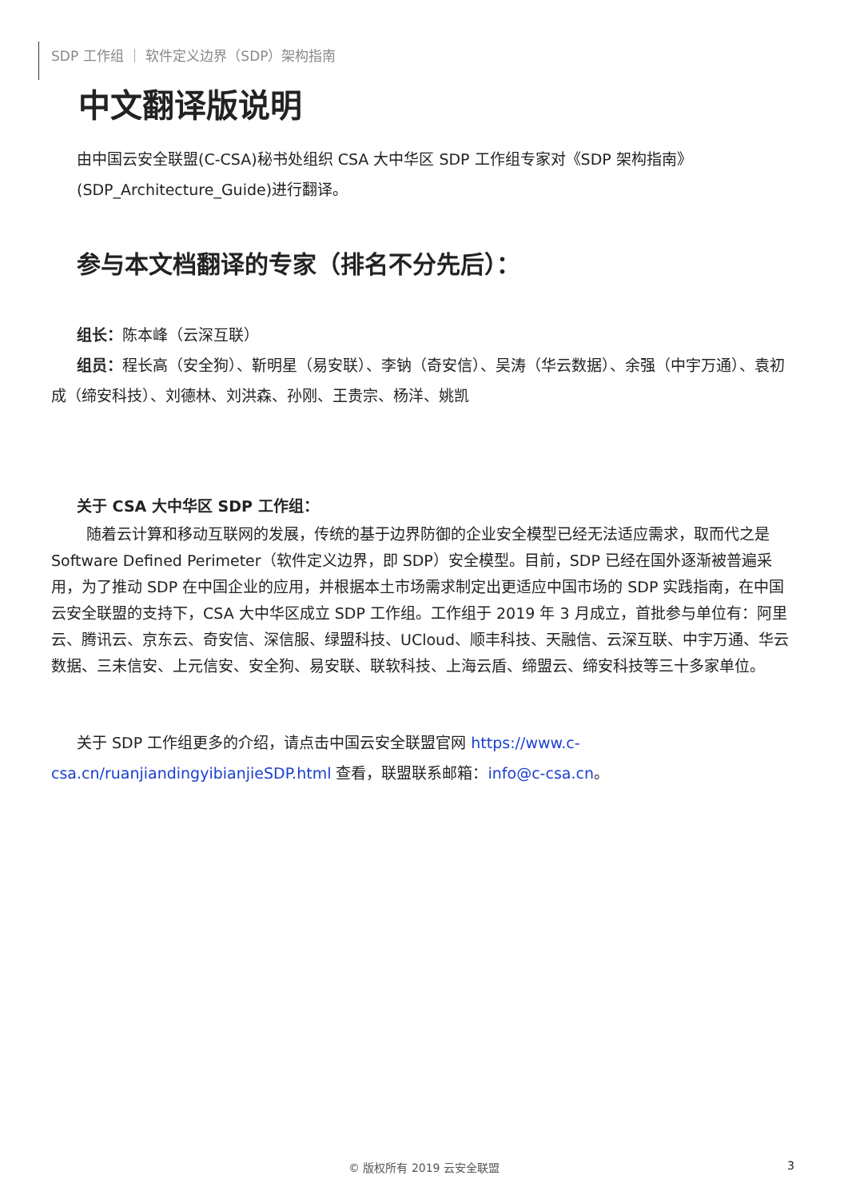SDP 工作组 ｜ 软件定义边界（SDP）架构指南
中文翻译版说明
由中国云安全联盟(C-CSA)秘书处组织 CSA 大中华区 SDP 工作组专家对《SDP 架构指南》(SDP_Architecture_Guide)进行翻译。
参与本文档翻译的专家（排名不分先后）：
组长：陈本峰（云深互联）
组员：程长高（安全狗）、靳明星（易安联）、李钠（奇安信）、吴涛（华云数据）、余强（中宇万通）、袁初成（缔安科技）、刘德林、刘洪森、孙刚、王贵宗、杨洋、姚凯
关于 CSA 大中华区 SDP 工作组：
随着云计算和移动互联网的发展，传统的基于边界防御的企业安全模型已经无法适应需求，取而代之是 Software Defined Perimeter（软件定义边界，即 SDP）安全模型。目前，SDP 已经在国外逐渐被普遍采用，为了推动 SDP 在中国企业的应用，并根据本土市场需求制定出更适应中国市场的 SDP 实践指南，在中国云安全联盟的支持下，CSA 大中华区成立 SDP 工作组。工作组于 2019 年 3 月成立，首批参与单位有：阿里云、腾讯云、京东云、奇安信、深信服、绿盟科技、UCloud、顺丰科技、天融信、云深互联、中宇万通、华云数据、三未信安、上元信安、安全狗、易安联、联软科技、上海云盾、缔盟云、缔安科技等三十多家单位。
关于 SDP 工作组更多的介绍，请点击中国云安全联盟官网 https://www.c-csa.cn/ruanjiandingyibianjieSDP.html 查看，联盟联系邮箱：info@c-csa.cn。
© 版权所有 2019 云安全联盟 3